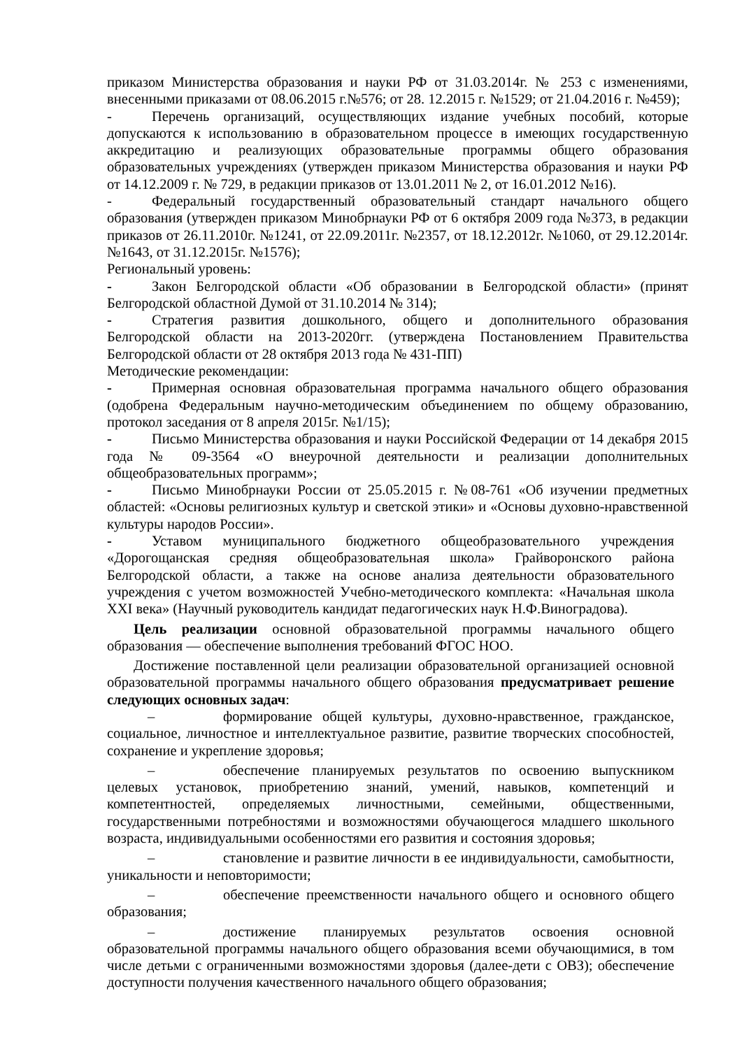приказом Министерства образования и науки РФ от 31.03.2014г. № 253 с изменениями, внесенными приказами от 08.06.2015 г.№576; от 28. 12.2015 г. №1529; от 21.04.2016 г. №459);
- Перечень организаций, осуществляющих издание учебных пособий, которые допускаются к использованию в образовательном процессе в имеющих государственную аккредитацию и реализующих образовательные программы общего образования образовательных учреждениях (утвержден приказом Министерства образования и науки РФ от 14.12.2009 г. № 729, в редакции приказов от 13.01.2011 № 2, от 16.01.2012 №16).
- Федеральный государственный образовательный стандарт начального общего образования (утвержден приказом Минобрнауки РФ от 6 октября 2009 года №373, в редакции приказов от 26.11.2010г. №1241, от 22.09.2011г. №2357, от 18.12.2012г. №1060, от 29.12.2014г. №1643, от 31.12.2015г. №1576);
Региональный уровень:
- Закон Белгородской области «Об образовании в Белгородской области» (принят Белгородской областной Думой от 31.10.2014 № 314);
- Стратегия развития дошкольного, общего и дополнительного образования Белгородской области на 2013-2020гг. (утверждена Постановлением Правительства Белгородской области от 28 октября 2013 года № 431-ПП)
Методические рекомендации:
- Примерная основная образовательная программа начального общего образования (одобрена Федеральным научно-методическим объединением по общему образованию, протокол заседания от 8 апреля 2015г. №1/15);
- Письмо Министерства образования и науки Российской Федерации от 14 декабря 2015 года № 09-3564 «О внеурочной деятельности и реализации дополнительных общеобразовательных программ»;
- Письмо Минобрнауки России от 25.05.2015 г. №08-761 «Об изучении предметных областей: «Основы религиозных культур и светской этики» и «Основы духовно-нравственной культуры народов России».
- Уставом муниципального бюджетного общеобразовательного учреждения «Дорогощанская средняя общеобразовательная школа» Грайворонского района Белгородской области, а также на основе анализа деятельности образовательного учреждения с учетом возможностей Учебно-методического комплекта: «Начальная школа XXI века» (Научный руководитель кандидат педагогических наук Н.Ф.Виноградова).
Цель реализации основной образовательной программы начального общего образования — обеспечение выполнения требований ФГОС НОО.
Достижение поставленной цели реализации образовательной организацией основной образовательной программы начального общего образования предусматривает решение следующих основных задач:
– формирование общей культуры, духовно-нравственное, гражданское, социальное, личностное и интеллектуальное развитие, развитие творческих способностей, сохранение и укрепление здоровья;
– обеспечение планируемых результатов по освоению выпускником целевых установок, приобретению знаний, умений, навыков, компетенций и компетентностей, определяемых личностными, семейными, общественными, государственными потребностями и возможностями обучающегося младшего школьного возраста, индивидуальными особенностями его развития и состояния здоровья;
– становление и развитие личности в ее индивидуальности, самобытности, уникальности и неповторимости;
– обеспечение преемственности начального общего и основного общего образования;
– достижение планируемых результатов освоения основной образовательной программы начального общего образования всеми обучающимися, в том числе детьми с ограниченными возможностями здоровья (далее-дети с ОВЗ); обеспечение доступности получения качественного начального общего образования;